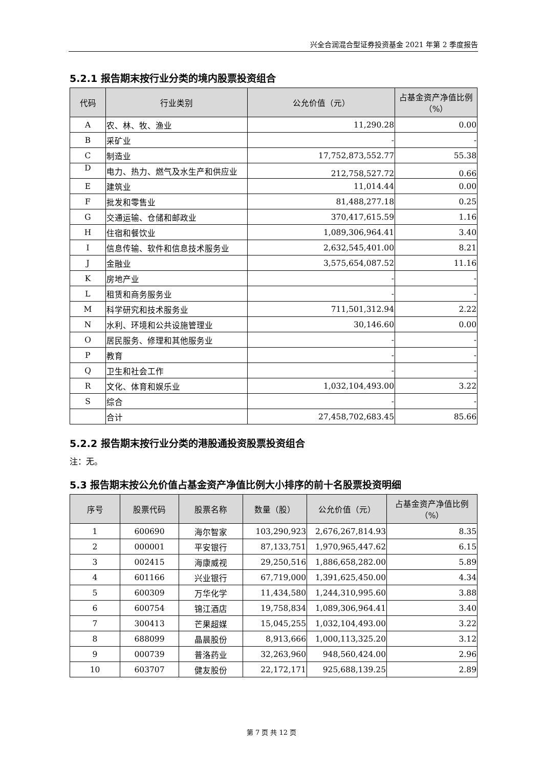兴全合润混合型证券投资基金 2021 年第 2 季度报告
5.2.1 报告期末按行业分类的境内股票投资组合
| 代码 | 行业类别 | 公允价值（元） | 占基金资产净值比例（%） |
| --- | --- | --- | --- |
| A | 农、林、牧、渔业 | 11,290.28 | 0.00 |
| B | 采矿业 | - | - |
| C | 制造业 | 17,752,873,552.77 | 55.38 |
| D | 电力、热力、燃气及水生产和供应业 | 212,758,527.72 | 0.66 |
| E | 建筑业 | 11,014.44 | 0.00 |
| F | 批发和零售业 | 81,488,277.18 | 0.25 |
| G | 交通运输、仓储和邮政业 | 370,417,615.59 | 1.16 |
| H | 住宿和餐饮业 | 1,089,306,964.41 | 3.40 |
| I | 信息传输、软件和信息技术服务业 | 2,632,545,401.00 | 8.21 |
| J | 金融业 | 3,575,654,087.52 | 11.16 |
| K | 房地产业 | - | - |
| L | 租赁和商务服务业 | - | - |
| M | 科学研究和技术服务业 | 711,501,312.94 | 2.22 |
| N | 水利、环境和公共设施管理业 | 30,146.60 | 0.00 |
| O | 居民服务、修理和其他服务业 | - | - |
| P | 教育 | - | - |
| Q | 卫生和社会工作 | - | - |
| R | 文化、体育和娱乐业 | 1,032,104,493.00 | 3.22 |
| S | 综合 | - | - |
| | 合计 | 27,458,702,683.45 | 85.66 |
5.2.2 报告期末按行业分类的港股通投资股票投资组合
注：无。
5.3 报告期末按公允价值占基金资产净值比例大小排序的前十名股票投资明细
| 序号 | 股票代码 | 股票名称 | 数量（股） | 公允价值（元） | 占基金资产净值比例（%） |
| --- | --- | --- | --- | --- | --- |
| 1 | 600690 | 海尔智家 | 103,290,923 | 2,676,267,814.93 | 8.35 |
| 2 | 000001 | 平安银行 | 87,133,751 | 1,970,965,447.62 | 6.15 |
| 3 | 002415 | 海康威视 | 29,250,516 | 1,886,658,282.00 | 5.89 |
| 4 | 601166 | 兴业银行 | 67,719,000 | 1,391,625,450.00 | 4.34 |
| 5 | 600309 | 万华化学 | 11,434,580 | 1,244,310,995.60 | 3.88 |
| 6 | 600754 | 锦江酒店 | 19,758,834 | 1,089,306,964.41 | 3.40 |
| 7 | 300413 | 芒果超媒 | 15,045,255 | 1,032,104,493.00 | 3.22 |
| 8 | 688099 | 晶晨股份 | 8,913,666 | 1,000,113,325.20 | 3.12 |
| 9 | 000739 | 普洛药业 | 32,263,960 | 948,560,424.00 | 2.96 |
| 10 | 603707 | 健友股份 | 22,172,171 | 925,688,139.25 | 2.89 |
第 7 页 共 12 页